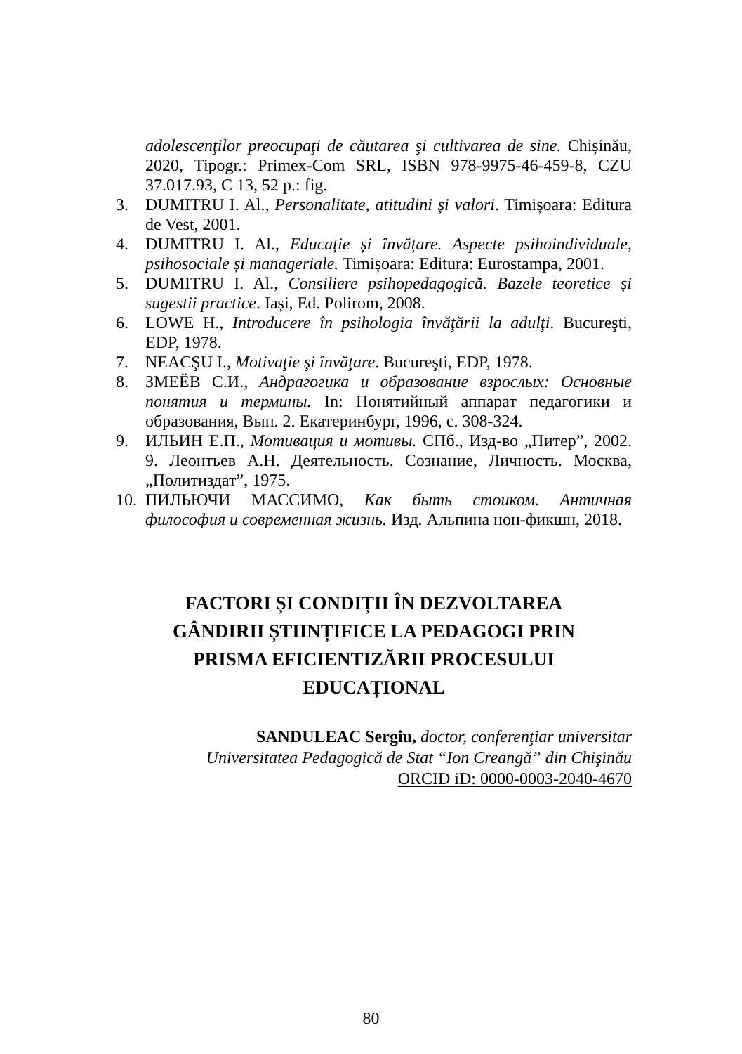adolescenţilor preocupaţi de căutarea şi cultivarea de sine. Chișinău, 2020, Tipogr.: Primex-Com SRL, ISBN 978-9975-46-459-8, CZU 37.017.93, C 13, 52 p.: fig.
3. DUMITRU I. Al., Personalitate, atitudini și valori. Timișoara: Editura de Vest, 2001.
4. DUMITRU I. Al., Educație și învățare. Aspecte psihoindividuale, psihosociale și manageriale. Timișoara: Editura: Eurostampa, 2001.
5. DUMITRU I. Al., Consiliere psihopedagogică. Bazele teoretice și sugestii practice. Iași, Ed. Polirom, 2008.
6. LOWE H., Introducere în psihologia învăţării la adulţi. Bucureşti, EDP, 1978.
7. NEACŞU I., Motivaţie şi învăţare. Bucureşti, EDP, 1978.
8. ЗМЕЁВ С.И., Андрагогика и образование взрослых: Основные понятия и термины. In: Понятийный аппарат педагогики и образования, Вып. 2. Екатеринбург, 1996, с. 308-324.
9. ИЛЬИН Е.П., Мотивация и мотивы. СПб., Изд-во „Питер”, 2002. 9. Леонтьев А.Н. Деятельность. Сознание, Личность. Москва, „Политиздат”, 1975.
10. ПИЛЬЮЧИ МАССИМО, Как быть стоиком. Античная философия и современная жизнь. Изд. Альпина нон-фикшн, 2018.
FACTORI ȘI CONDIȚII ÎN DEZVOLTAREA GÂNDIRII ȘTIINȚIFICE LA PEDAGOGI PRIN PRISMA EFICIENTIZĂRII PROCESULUI EDUCAȚIONAL
SANDULEAC Sergiu, doctor, conferenţiar universitar
Universitatea Pedagogică de Stat “Ion Creangă” din Chişinău
ORCID iD: 0000-0003-2040-4670
80